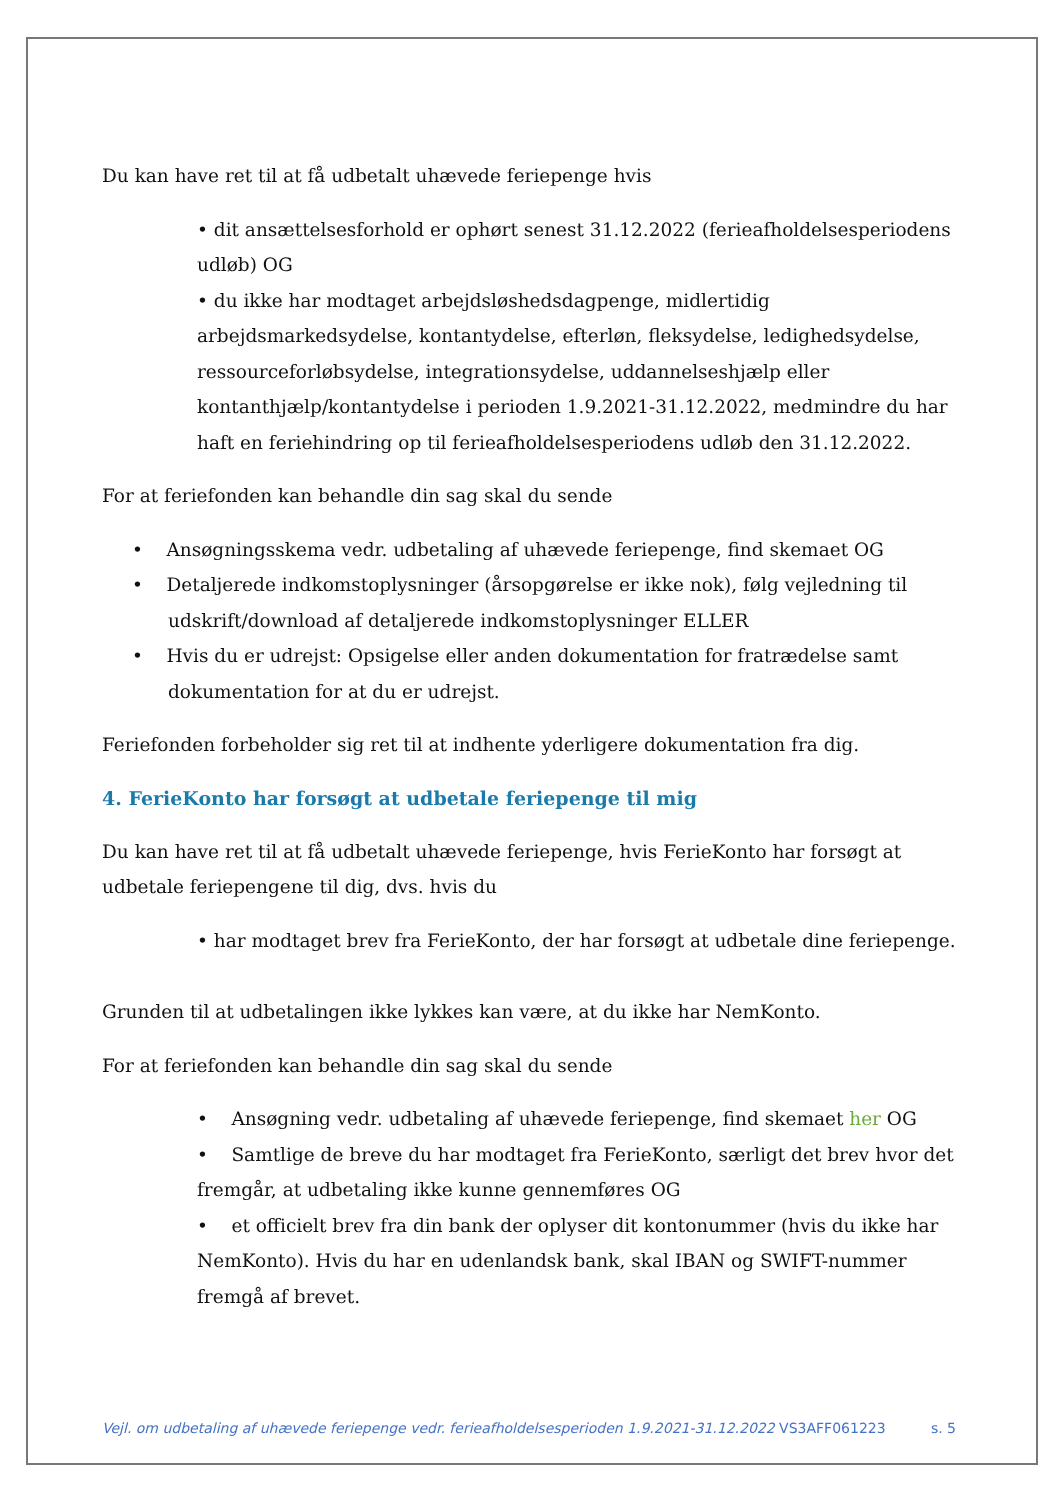Du kan have ret til at få udbetalt uhævede feriepenge hvis
• dit ansættelsesforhold er ophørt senest 31.12.2022 (ferieafholdelsesperiodens udløb) OG
• du ikke har modtaget arbejdsløshedsdagpenge, midlertidig arbejdsmarkedsydelse, kontantydelse, efterløn, fleksydelse, ledighedsydelse, ressourceforløbsydelse, integrationsydelse, uddannelseshjælp eller kontanthjælp/kontantydelse i perioden 1.9.2021-31.12.2022, medmindre du har haft en feriehindring op til ferieafholdelsesperiodens udløb den 31.12.2022.
For at feriefonden kan behandle din sag skal du sende
• Ansøgningsskema vedr. udbetaling af uhævede feriepenge, find skemaet OG
• Detaljerede indkomstoplysninger (årsopgørelse er ikke nok), følg vejledning til udskrift/download af detaljerede indkomstoplysninger ELLER
• Hvis du er udrejst: Opsigelse eller anden dokumentation for fratrædelse samt dokumentation for at du er udrejst.
Feriefonden forbeholder sig ret til at indhente yderligere dokumentation fra dig.
4. FerieKonto har forsøgt at udbetale feriepenge til mig
Du kan have ret til at få udbetalt uhævede feriepenge, hvis FerieKonto har forsøgt at udbetale feriepengene til dig, dvs. hvis du
• har modtaget brev fra FerieKonto, der har forsøgt at udbetale dine feriepenge.
Grunden til at udbetalingen ikke lykkes kan være, at du ikke har NemKonto.
For at feriefonden kan behandle din sag skal du sende
• Ansøgning vedr. udbetaling af uhævede feriepenge, find skemaet her OG
• Samtlige de breve du har modtaget fra FerieKonto, særligt det brev hvor det fremgår, at udbetaling ikke kunne gennemføres OG
• et officielt brev fra din bank der oplyser dit kontonummer (hvis du ikke har NemKonto). Hvis du har en udenlandsk bank, skal IBAN og SWIFT-nummer fremgå af brevet.
Vejl. om udbetaling af uhævede feriepenge vedr. ferieafholdelsesperioden 1.9.2021-31.12.2022 VS3AFF061223 s. 5